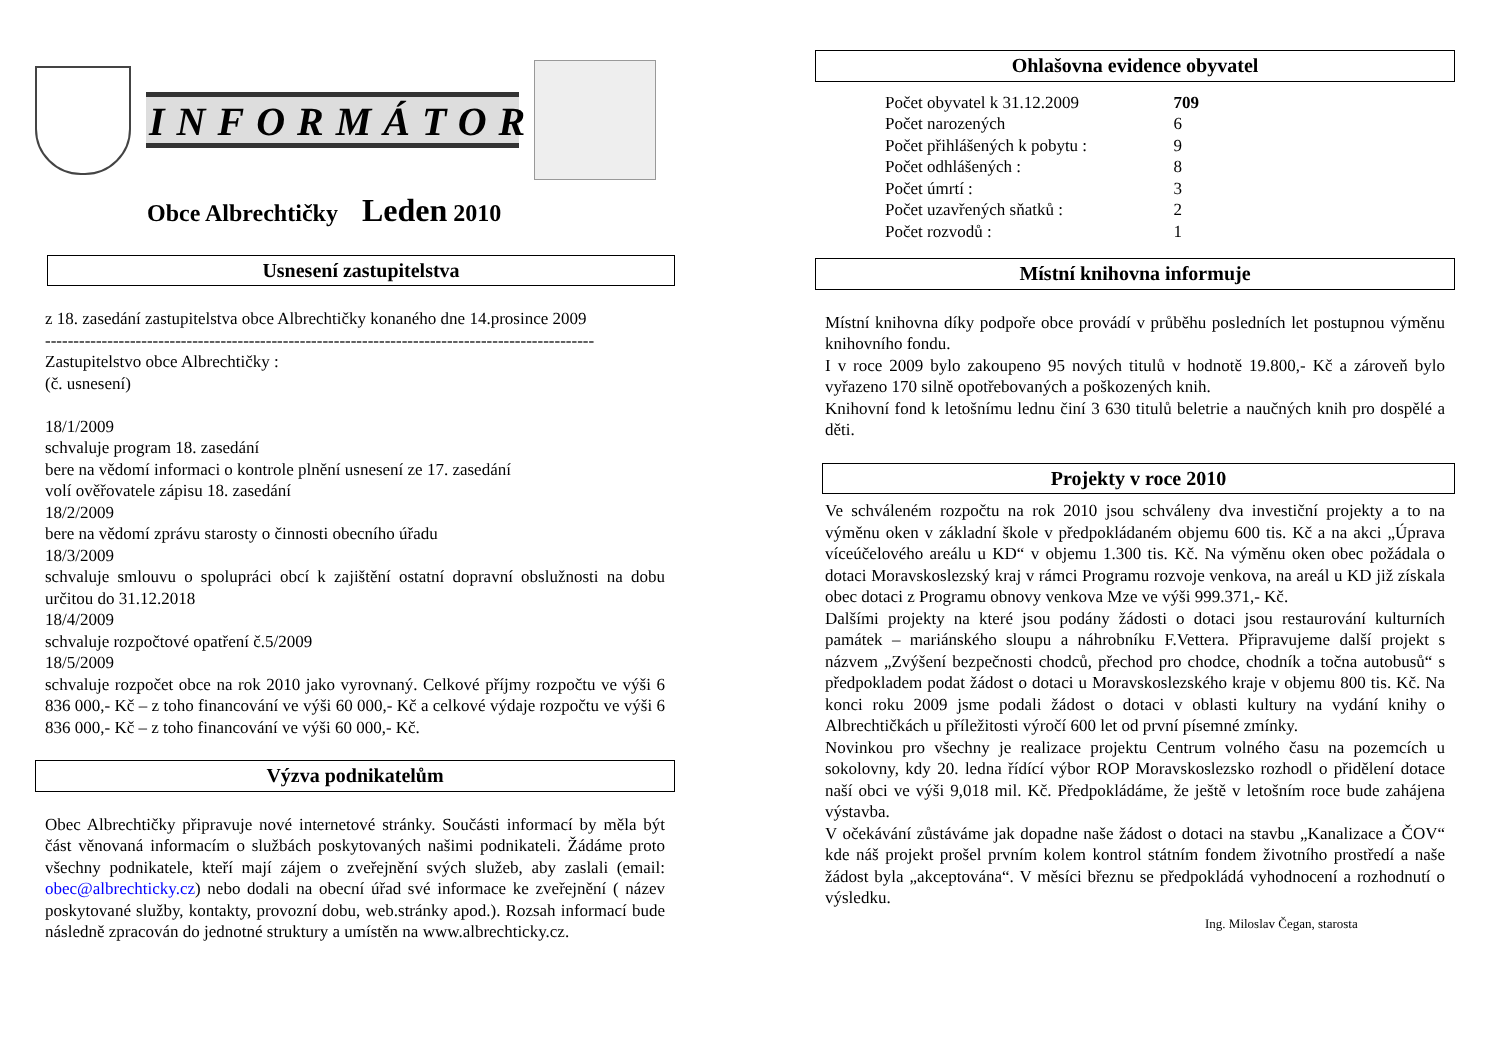INFORMÁTOR
Obce Albrechtičky Leden 2010
Usnesení zastupitelstva
z 18. zasedání zastupitelstva obce Albrechtičky konaného dne 14.prosince 2009
-------------------------------------------------------------------------------------------------
Zastupitelstvo obce Albrechtičky :
(č. usnesení)
18/1/2009
schvaluje program 18. zasedání
bere na vědomí informaci o kontrole plnění usnesení ze 17. zasedání
volí ověřovatele zápisu 18. zasedání
18/2/2009
bere na vědomí zprávu starosty o činnosti obecního úřadu
18/3/2009
schvaluje smlouvu o spolupráci obcí k zajištění ostatní dopravní obslužnosti na dobu určitou do 31.12.2018
18/4/2009
schvaluje rozpočtové opatření č.5/2009
18/5/2009
schvaluje rozpočet obce na rok 2010 jako vyrovnaný. Celkové příjmy rozpočtu ve výši 6 836 000,- Kč – z toho financování ve výši 60 000,- Kč a celkové výdaje rozpočtu ve výši 6 836 000,- Kč – z toho financování ve výši 60 000,- Kč.
Výzva podnikatelům
Obec Albrechtičky připravuje nové internetové stránky. Součásti informací by měla být část věnovaná informacím o službách poskytovaných našimi podnikateli. Žádáme proto všechny podnikatele, kteří mají zájem o zveřejnění svých služeb, aby zaslali (email: obec@albrechticky.cz) nebo dodali na obecní úřad své informace ke zveřejnění ( název poskytované služby, kontakty, provozní dobu, web.stránky apod.). Rozsah informací bude následně zpracován do jednotné struktury a umístěn na www.albrechticky.cz.
Ohlašovna evidence obyvatel
| Počet obyvatel k 31.12.2009 | 709 |
| Počet narozených | 6 |
| Počet přihlášených k pobytu : | 9 |
| Počet odhlášených : | 8 |
| Počet úmrtí : | 3 |
| Počet uzavřených sňatků : | 2 |
| Počet rozvodů : | 1 |
Místní knihovna informuje
Místní knihovna díky podpoře obce provádí v průběhu posledních let postupnou výměnu knihovního fondu.
I v roce 2009 bylo zakoupeno 95 nových titulů v hodnotě 19.800,- Kč a zároveň bylo vyřazeno 170 silně opotřebovaných a poškozených knih.
Knihovní fond k letošnímu lednu činí 3 630 titulů beletrie a naučných knih pro dospělé a děti.
Projekty v roce 2010
Ve schváleném rozpočtu na rok 2010 jsou schváleny dva investiční projekty a to na výměnu oken v základní škole v předpokládaném objemu 600 tis. Kč a na akci „Úprava víceúčelového areálu u KD“ v objemu 1.300 tis. Kč. Na výměnu oken obec požádala o dotaci Moravskoslezský kraj v rámci Programu rozvoje venkova, na areál u KD již získala obec dotaci z Programu obnovy venkova Mze ve výši 999.371,- Kč.
Dalšími projekty na které jsou podány žádosti o dotaci jsou restaurování kulturních památek – mariánského sloupu a náhrobníku F.Vettera. Připravujeme další projekt s názvem „Zvýšení bezpečnosti chodců, přechod pro chodce, chodník a točna autobusů“ s předpokladem podat žádost o dotaci u Moravskoslezského kraje v objemu 800 tis. Kč. Na konci roku 2009 jsme podali žádost o dotaci v oblasti kultury na vydání knihy o Albrechtičkách u příležitosti výročí 600 let od první písemné zmínky.
Novinkou pro všechny je realizace projektu Centrum volného času na pozemcích u sokolovny, kdy 20. ledna řídící výbor ROP Moravskoslezsko rozhodl o přidělení dotace naší obci ve výši 9,018 mil. Kč. Předpokládáme, že ještě v letošním roce bude zahájena výstavba.
V očekávání zůstáváme jak dopadne naše žádost o dotaci na stavbu „Kanalizace a ČOV“ kde náš projekt prošel prvním kolem kontrol státním fondem životního prostředí a naše žádost byla „akceptována“. V měsíci březnu se předpokládá vyhodnocení a rozhodnutí o výsledku.
Ing. Miloslav Čegan, starosta